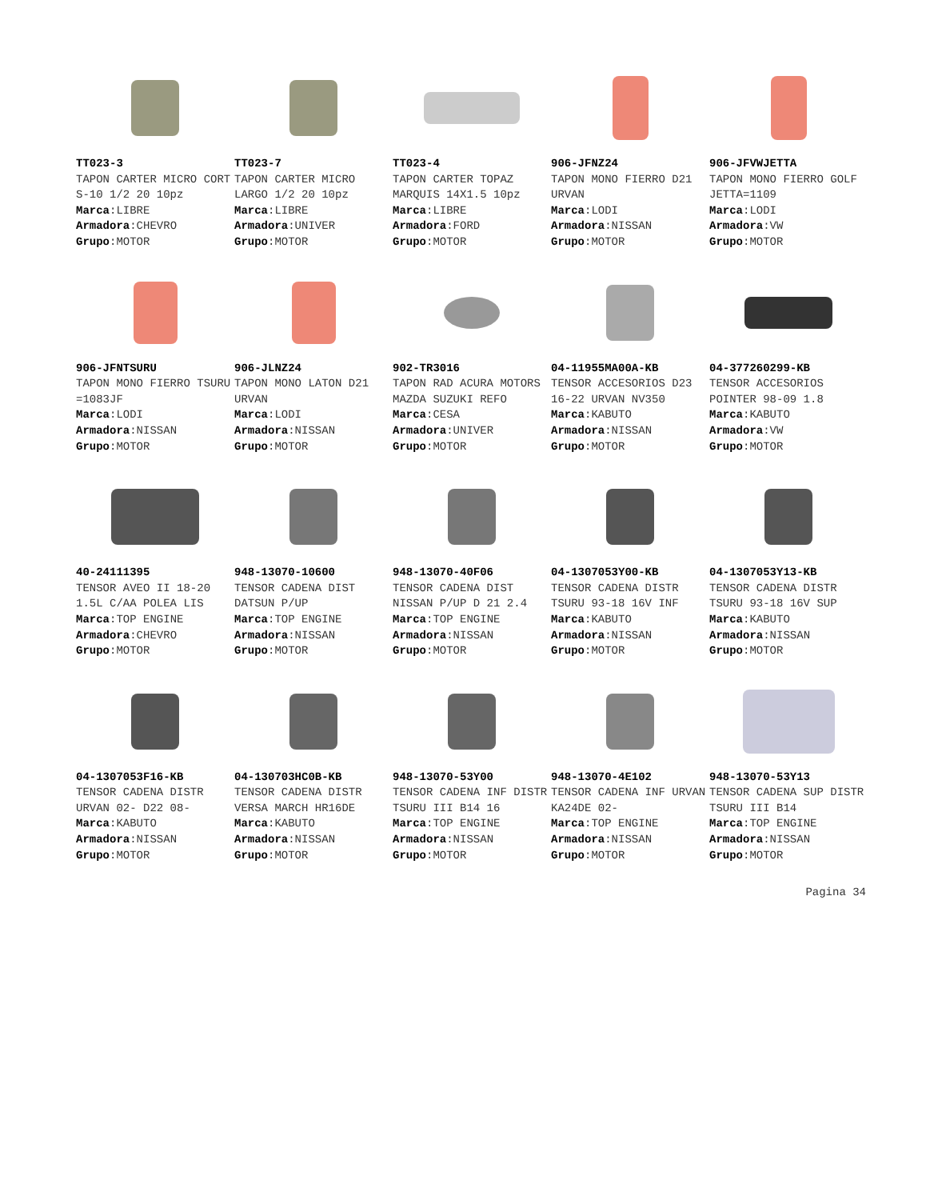TT023-3
TAPON CARTER MICRO CORT S-10 1/2 20 10pz
Marca:LIBRE
Armadora:CHEVRO
Grupo:MOTOR
TT023-7
TAPON CARTER MICRO LARGO 1/2 20 10pz
Marca:LIBRE
Armadora:UNIVER
Grupo:MOTOR
TT023-4
TAPON CARTER TOPAZ MARQUIS 14X1.5 10pz
Marca:LIBRE
Armadora:FORD
Grupo:MOTOR
906-JFNZ24
TAPON MONO FIERRO D21 URVAN
Marca:LODI
Armadora:NISSAN
Grupo:MOTOR
906-JFVWJETTA
TAPON MONO FIERRO GOLF JETTA=1109
Marca:LODI
Armadora:VW
Grupo:MOTOR
906-JFNTSURU
TAPON MONO FIERRO TSURU =1083JF
Marca:LODI
Armadora:NISSAN
Grupo:MOTOR
906-JLNZ24
TAPON MONO LATON D21 URVAN
Marca:LODI
Armadora:NISSAN
Grupo:MOTOR
902-TR3016
TAPON RAD ACURA MOTORS MAZDA SUZUKI REFO
Marca:CESA
Armadora:UNIVER
Grupo:MOTOR
04-11955MA00A-KB
TENSOR ACCESORIOS D23 16-22 URVAN NV350
Marca:KABUTO
Armadora:NISSAN
Grupo:MOTOR
04-377260299-KB
TENSOR ACCESORIOS POINTER 98-09 1.8
Marca:KABUTO
Armadora:VW
Grupo:MOTOR
40-24111395
TENSOR AVEO II 18-20 1.5L C/AA POLEA LIS
Marca:TOP ENGINE
Armadora:CHEVRO
Grupo:MOTOR
948-13070-10600
TENSOR CADENA DIST DATSUN P/UP
Marca:TOP ENGINE
Armadora:NISSAN
Grupo:MOTOR
948-13070-40F06
TENSOR CADENA DIST NISSAN P/UP D 21 2.4
Marca:TOP ENGINE
Armadora:NISSAN
Grupo:MOTOR
04-1307053Y00-KB
TENSOR CADENA DISTR TSURU 93-18 16V INF
Marca:KABUTO
Armadora:NISSAN
Grupo:MOTOR
04-1307053Y13-KB
TENSOR CADENA DISTR TSURU 93-18 16V SUP
Marca:KABUTO
Armadora:NISSAN
Grupo:MOTOR
04-1307053F16-KB
TENSOR CADENA DISTR URVAN 02- D22 08-
Marca:KABUTO
Armadora:NISSAN
Grupo:MOTOR
04-130703HC0B-KB
TENSOR CADENA DISTR VERSA MARCH HR16DE
Marca:KABUTO
Armadora:NISSAN
Grupo:MOTOR
948-13070-53Y00
TENSOR CADENA INF DISTR TSURU III B14 16
Marca:TOP ENGINE
Armadora:NISSAN
Grupo:MOTOR
948-13070-4E102
TENSOR CADENA INF URVAN KA24DE 02-
Marca:TOP ENGINE
Armadora:NISSAN
Grupo:MOTOR
948-13070-53Y13
TENSOR CADENA SUP DISTR TSURU III B14
Marca:TOP ENGINE
Armadora:NISSAN
Grupo:MOTOR
Pagina 34